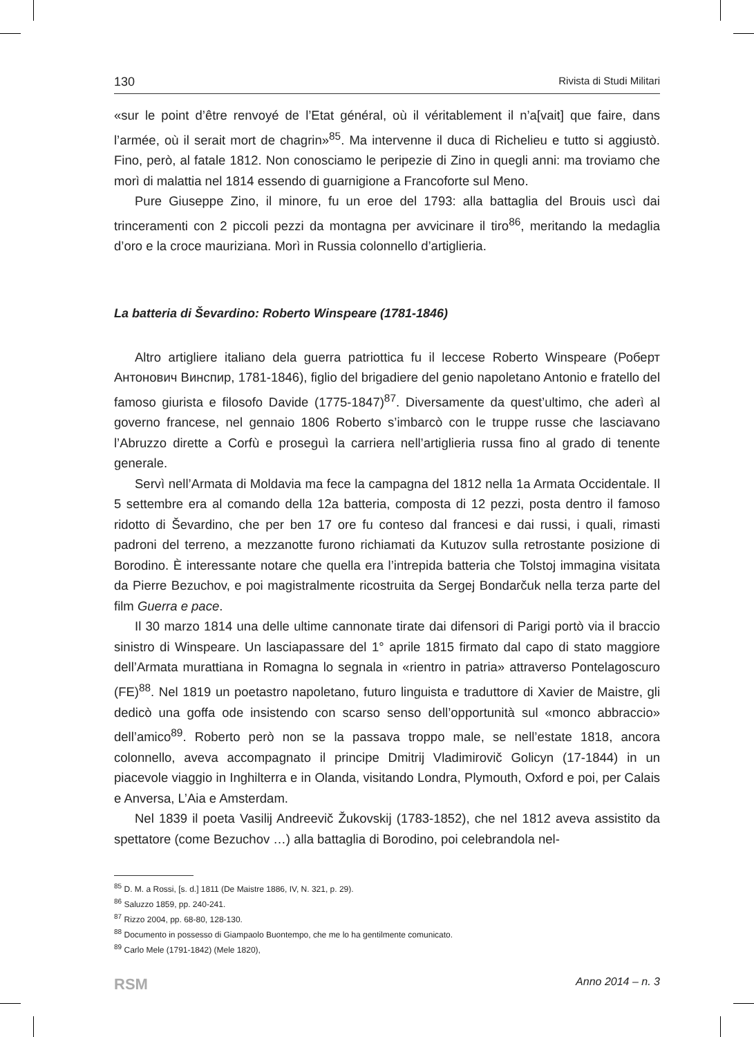130 Rivista di Studi Militari
«sur le point d’être renvoyé de l’Etat général, où il véritablement il n’a[vait] que faire, dans l’armée, où il serait mort de chagrin»<sup>85</sup>. Ma intervenne il duca di Richelieu e tutto si aggiustò. Fino, però, al fatale 1812. Non conosciamo le peripezie di Zino in quegli anni: ma troviamo che morì di malattia nel 1814 essendo di guarnigione a Francoforte sul Meno.
Pure Giuseppe Zino, il minore, fu un eroe del 1793: alla battaglia del Brouis uscì dai trinceramenti con 2 piccoli pezzi da montagna per avvicinare il tiro<sup>86</sup>, meritando la medaglia d’oro e la croce mauriziana. Morì in Russia colonnello d’artiglieria.
La batteria di Ševardino: Roberto Winspeare (1781-1846)
Altro artigliere italiano dela guerra patriottica fu il leccese Roberto Winspeare (Роберт Антонович Винспир, 1781-1846), figlio del brigadiere del genio napoletano Antonio e fratello del famoso giurista e filosofo Davide (1775-1847)<sup>87</sup>. Diversamente da quest’ultimo, che aderì al governo francese, nel gennaio 1806 Roberto s’imbarcò con le truppe russe che lasciavano l’Abruzzo dirette a Corfù e proseguì la carriera nell’artiglieria russa fino al grado di tenente generale.
Servì nell’Armata di Moldavia ma fece la campagna del 1812 nella 1a Armata Occidentale. Il 5 settembre era al comando della 12a batteria, composta di 12 pezzi, posta dentro il famoso ridotto di Ševardino, che per ben 17 ore fu conteso dal francesi e dai russi, i quali, rimasti padroni del terreno, a mezzanotte furono richiamati da Kutuzov sulla retrostante posizione di Borodino. È interessante notare che quella era l’intrepida batteria che Tolstoj immagina visitata da Pierre Bezuchov, e poi magistralmente ricostruita da Sergej Bondarčuk nella terza parte del film Guerra e pace.
Il 30 marzo 1814 una delle ultime cannonate tirate dai difensori di Parigi portò via il braccio sinistro di Winspeare. Un lasciapassare del 1° aprile 1815 firmato dal capo di stato maggiore dell’Armata murattiana in Romagna lo segnala in «rientro in patria» attraverso Pontelagoscuro (FE)<sup>88</sup>. Nel 1819 un poetastro napoletano, futuro linguista e traduttore di Xavier de Maistre, gli dedicò una goffa ode insistendo con scarso senso dell’opportunità sul «monco abbraccio» dell’amico<sup>89</sup>. Roberto però non se la passava troppo male, se nell’estate 1818, ancora colonnello, aveva accompagnato il principe Dmitrij Vladimirovič Golicyn (17-1844) in un piacevole viaggio in Inghilterra e in Olanda, visitando Londra, Plymouth, Oxford e poi, per Calais e Anversa, L’Aia e Amsterdam.
Nel 1839 il poeta Vasilij Andreevič Žukovskij (1783-1852), che nel 1812 aveva assistito da spettatore (come Bezuchov …) alla battaglia di Borodino, poi celebrandola nel-
<sup>85</sup> D. M. a Rossi, [s. d.] 1811 (De Maistre 1886, IV, N. 321, p. 29).
<sup>86</sup> Saluzzo 1859, pp. 240-241.
<sup>87</sup> Rizzo 2004, pp. 68-80, 128-130.
<sup>88</sup> Documento in possesso di Giampaolo Buontempo, che me lo ha gentilmente comunicato.
<sup>89</sup> Carlo Mele (1791-1842) (Mele 1820),
RSM Anno 2014 – n. 3